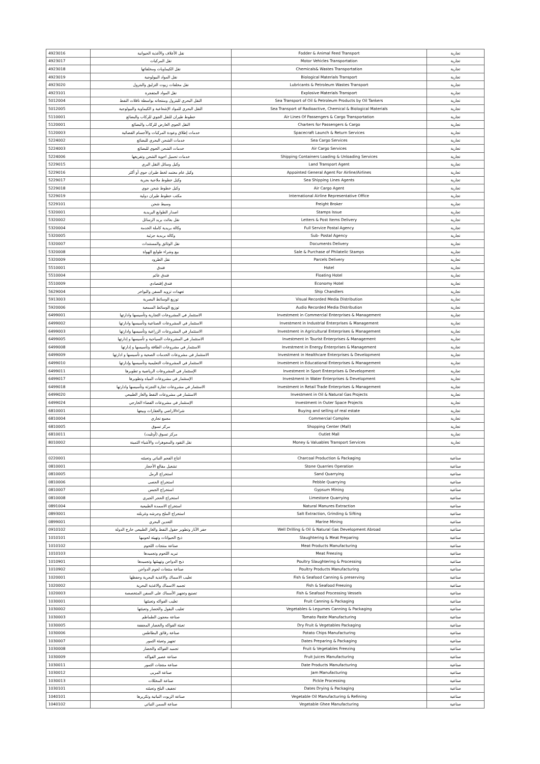| 4923016 | نقل الأعلاف والأغذية الحيوانية | Fodder & Animal Feed Transport | تجارية |
| 4923017 | نقل المركبات | Motor Vehicles Transportation | تجارية |
| 4923018 | نقل الكيماويات ومخلفاتها | Chemicals& Wastes Transportation | تجارية |
| 4923019 | نقل المواد البيولوجية | Biological Materials Transport | تجارية |
| 4923020 | نقل مخلفات زيوت التزليق والبترول | Lubricants & Petroleum Wastes Transport | تجارية |
| 4923101 | نقل المواد المتفجرة | Explosive Materials Transport | تجارية |
| 5012004 | النقل البحري للبترول ومنتجاته بواسطة ناقلات النفط | Sea Transport of Oil & Petroleum Products by Oil Tankers | تجارية |
| 5012005 | النقل البحري للمواد الإشعاعية و الكيماوية والبيولوجية | Sea Transport of Radioactive, Chemical & Biological Materials | تجارية |
| 5110001 | خطوط طيران للنقل الجوي للركاب والبضائع | Air Lines Of Passengers & Cargo Transportation | تجارية |
| 5120001 | النقل الجوي العارض للركاب والبضائع | Charters for Passengers & Cargo | تجارية |
| 5120003 | خدمات إطلاق وعودة المركبات والأجسام الفضائية | Spacecraft Launch & Return Services | تجارية |
| 5224002 | خدمات الشحن البحري للبضائع | Sea Cargo Services | تجارية |
| 5224003 | خدمات الشحن الجوي للبضائع | Air Cargo Services | تجارية |
| 5224006 | خدمات تحميل احوية الشحن وتفريغها | Shipping Containers Loading & Unloading Services | تجارية |
| 5229015 | وكيل وسائل النقل البري | Land Transport Agent | تجارية |
| 5229016 | وكيل عام معتمد لخط طيران جوي أو أكثر | Appointed General Agent For Airline/Airlines | تجارية |
| 5229017 | وكيل خطوط ملاحية بحرية | Sea Shipping Lines Agents | تجارية |
| 5229018 | وكيل خطوط شحن جوي | Air Cargo Agent | تجارية |
| 5229019 | مكتب خطوط طيران دولية | International Airline Representative Office | تجارية |
| 5229101 | وسيط شحن | Freight Broker | تجارية |
| 5320001 | اصدار الطوابع البريدية | Stamps Issue | تجارية |
| 5320002 | نقل بعائث بريد الرسائل | Letters & Post Items Delivery | تجارية |
| 5320004 | وكالة بريدية كاملة الخدمة | Full Service Postal Agency | تجارية |
| 5320005 | وكالة بريدية جزئية | Sub- Postal Agency | تجارية |
| 5320007 | نقل الوثائق والمستندات | Documents Delivery | تجارية |
| 5320008 | بيع وشراء طوابع الهواة | Sale & Purchase of Philatelic Stamps | تجارية |
| 5320009 | نقل الطرود | Parcels Delivery | تجارية |
| 5510001 | فندق | Hotel | تجارية |
| 5510004 | فندق عائم | Floating Hotel | تجارية |
| 5510009 | فندق إقتصادي | Economy Hotel | تجارية |
| 5629004 | تعهدات تزويد السفن والبواخر | Ship Chandlers | تجارية |
| 5913003 | توزيع الوسائط البصرية | Visual Recorded Media Distribution | تجارية |
| 5920006 | توزيع الوسائط السمعية | Audio Recorded Media Distribution | تجارية |
| 6499001 | الاستثمار في المشروعات التجارية وتأسيسها وادارتها | Investment in Commercial Enterprises & Management | تجارية |
| 6499002 | الاستثمار في المشروعات الصناعية وتأسيسها وادارتها | Investment in Industrial Enterprises & Management | تجارية |
| 6499003 | الاستثمار في المشروعات الزراعية وتأسيسها وادارتها | Investment in Agricultural Enterprises & Management | تجارية |
| 6499005 | الاستثمار في المشروعات السياحية و تأسيسها و إدارتها | Investment in Tourist Enterprises & Management | تجارية |
| 6499008 | الاستثمار في مشروعات الطاقة وتأسيسها و إدارتها | Investment in Energy Enterprises & Management | تجارية |
| 6499009 | الاستثمار في مشروعات الخدمات الصحية و تأسيسها و ادارتها | Investment in Healthcare Enterprises & Development | تجارية |
| 6499010 | الاستثمار في المشروعات التعليمية وتأسيسها وإدارتها | Investment in Educational Enterprises & Management | تجارية |
| 6499011 | الإستثمار في المشروعات الرياضية و تطويرها | Investment in Sport Enterprises & Development | تجارية |
| 6499017 | الإستثمار في مشروعات المياه وتطويرها | Investment in Water Enterprises & Development | تجارية |
| 6499018 | الاستثمار في مشروعات تجارة التجزئة وتأسيسها وادارتها | Investment in Retail Trade Enterprises & Management | تجارية |
| 6499020 | الاستثمار في مشروعات النفط والغاز الطبيعي | Investment in Oil & Natural Gas Projects | تجارية |
| 6499024 | الإستثمار في مشروعات الفضاء الخارجي | Investment in Outer Space Projects | تجارية |
| 6810001 | شراءالاراضي والعقارات وبيعها | Buying and selling of real estate | تجارية |
| 6810004 | مجمع تجاري | Commercial Complex | تجارية |
| 6810005 | مركز تسوق | Shopping Center (Mall) | تجارية |
| 6810011 | مركز تسوق (أوتليت) | Outlet Mall | تجارية |
| 8010002 | نقل النقود والمجوهرات والأشياء الثمينة | Money & Valuables Transport Services | تجارية |
| 0220001 | انتاج الفحم النباتي وتعبئته | Charcoal Production & Packaging | صناعية |
| 0810001 | تشغيل مقالع الأحجار | Stone Quarries Operation | صناعية |
| 0810005 | استخراج الرمل | Sand Quarrying | صناعية |
| 0810006 | استخراج الحصى | Pebble Quarrying | صناعية |
| 0810007 | استخراج الجبس | Gypsum Mining | صناعية |
| 0810008 | استخراج الحجر الجيري | Limestone Quarrying | صناعية |
| 0891004 | استخراج الاسمدة الطبيعية | Natural Manures Extraction | صناعية |
| 0893001 | استخراج الملح وجرشه وغربلته | Salt Extraction, Grinding & Sifting | صناعية |
| 0899001 | التعدين البحري | Marine Mining | صناعية |
| 0910102 | حفر الآبار وتطوير حقول النفط والغاز الطبيعي خارج الدولة | Well Drilling & Oil & Natural Gas Development Abroad | صناعية |
| 1010101 | ذبح الحيوانات وتهيئة لحومها | Slaughtering & Meat Preparing | صناعية |
| 1010102 | صناعة منتجات اللحوم | Meat Products Manufacturing | صناعية |
| 1010103 | تبريد اللحوم وتجميدها | Meat Freezing | صناعية |
| 1010901 | ذبح الدواجن وتهيئتها وتجميدها | Poultry Slaughtering & Processing | صناعية |
| 1010902 | صناعة منتجات لحوم الدواجن | Poultry Products Manufacturing | صناعية |
| 1020001 | تعليب الاسماك والاغذية البحرية وحفظها | Fish & Seafood Canning & preserving | صناعية |
| 1020002 | تجميد الاسماك والاغذية البحرية | Fish & Seafood Freezing | صناعية |
| 1020003 | تصنيع وتجهيز الأسماك على السفن المتخصصة | Fish & Seafood Processing Vessels | صناعية |
| 1030001 | تعليب الفواكه وتعبئتها | Fruit Canning & Packaging | صناعية |
| 1030002 | تعليب البقول والخضار وتعبئتها | Vegetables & Legumes Canning & Packaging | صناعية |
| 1030003 | صناعة معجون الطماطم | Tomato Paste Manufacturing | صناعية |
| 1030005 | تعبئة الفواكه والخضار المجففة | Dry Fruit & Vegetables Packaging | صناعية |
| 1030006 | صناعة رقائق البطاطس | Potato Chips Manufacturing | صناعية |
| 1030007 | تجهيز وتعبئة التمور | Dates Preparing & Packaging | صناعية |
| 1030008 | تجميد الفواكه والخضار | Fruit & Vegetables Freezing | صناعية |
| 1030009 | صناعة عصير الفواكه | Fruit Juices Manufacturing | صناعية |
| 1030011 | صناعة منتجات التمور | Date Products Manufacturing | صناعية |
| 1030012 | صناعة المربى | Jam Manufacturing | صناعية |
| 1030013 | صناعة المخللات | Pickle Processing | صناعية |
| 1030101 | تجفيف البلح وتعبئته | Dates Drying & Packaging | صناعية |
| 1040101 | صناعة الزيوت النباتية وتكريرها | Vegetable Oil Manufacturing & Refining | صناعية |
| 1040102 | صناعة السمن النباتي | Vegetable Ghee Manufacturing | صناعية |